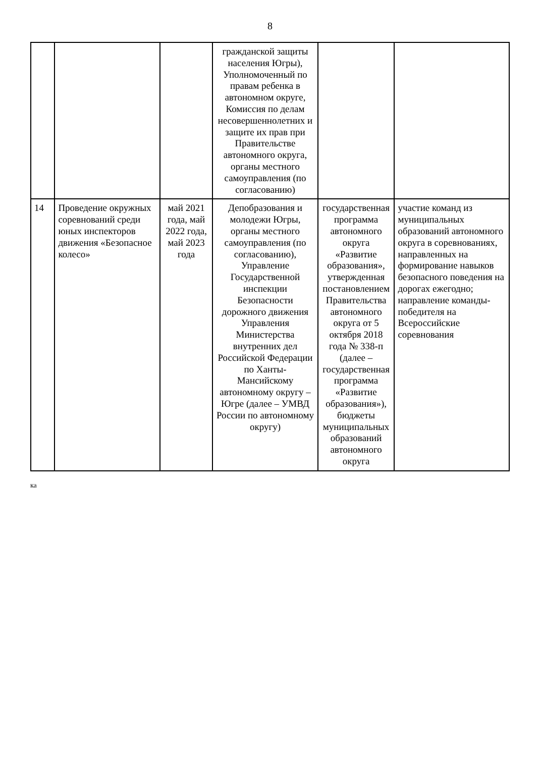8
| | | | гражданской защиты населения Югры), Уполномоченный по правам ребенка в автономном округе, Комиссия по делам несовершеннолетних и защите их прав при Правительстве автономного округа, органы местного самоуправления (по согласованию) | | |
| 14 | Проведение окружных соревнований среди юных инспекторов движения «Безопасное колесо» | май 2021 года, май 2022 года, май 2023 года | Депобразования и молодежи Югры, органы местного самоуправления (по согласованию), Управление Государственной инспекции Безопасности дорожного движения Управления Министерства внутренних дел Российской Федерации по Ханты-Мансийскому автономному округу – Югре (далее – УМВД России по автономному округу) | государственная программа автономного округа «Развитие образования», утвержденная постановлением Правительства автономного округа от 5 октября 2018 года № 338-п (далее – государственная программа «Развитие образования»), бюджеты муниципальных образований автономного округа | участие команд из муниципальных образований автономного округа в соревнованиях, направленных на формирование навыков безопасного поведения на дорогах ежегодно; направление команды-победителя на Всероссийские соревнования |
ка